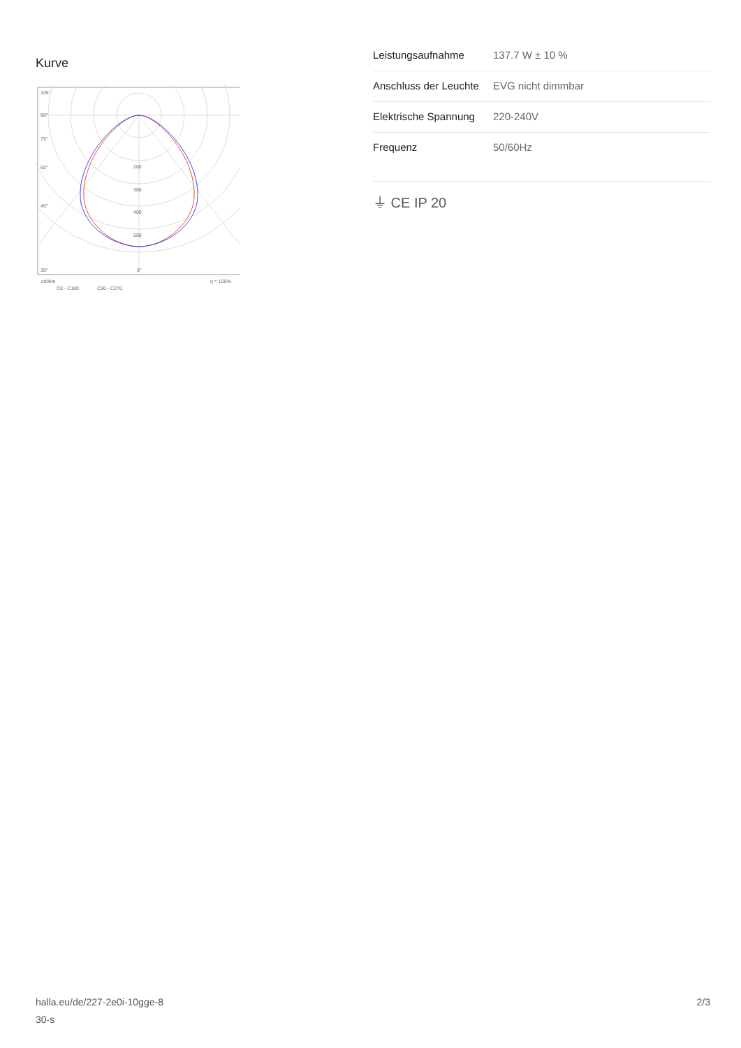Kurve
105°
90°
75°
60°
45°
30°
200
300
400
500
0°
cd/klm
C0 - C180
C90 - C270
η = 100%
| Leistungsaufnahme | 137.7 W ± 10 % |
| Anschluss der Leuchte | EVG nicht dimmbar |
| Elektrische Spannung | 220-240V |
| Frequenz | 50/60Hz |
⏚ CE IP 20
halla.eu/de/227-2e0i-10gge-8
30-s
2/3